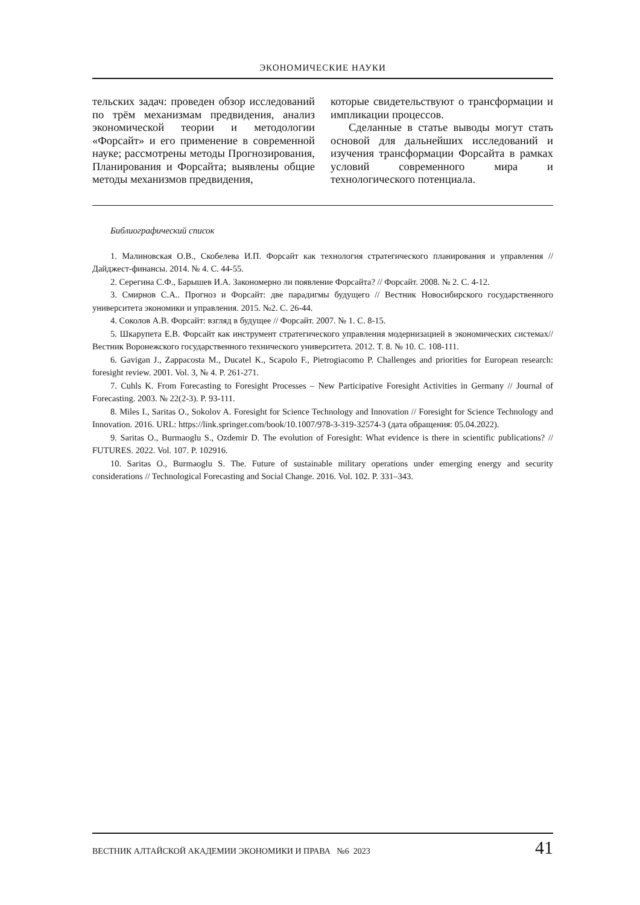ЭКОНОМИЧЕСКИЕ НАУКИ
тельских задач: проведен обзор исследований по трём механизмам предвидения, анализ экономической теории и методологии «Форсайт» и его применение в современной науке; рассмотрены методы Прогнозирования, Планирования и Форсайта; выявлены общие методы механизмов предвидения,
которые свидетельствуют о трансформации и импликации процессов.
Сделанные в статье выводы могут стать основой для дальнейших исследований и изучения трансформации Форсайта в рамках условий современного мира и технологического потенциала.
Библиографический список
1. Малиновская О.В., Скобелева И.П. Форсайт как технология стратегического планирования и управления // Дайджест-финансы. 2014. № 4. С. 44-55.
2. Серегина С.Ф., Барышев И.А. Закономерно ли появление Форсайта? // Форсайт. 2008. № 2. С. 4-12.
3. Смирнов С.А.. Прогноз и Форсайт: две парадигмы будущего // Вестник Новосибирского государственного университета экономики и управления. 2015. №2. С. 26-44.
4. Соколов А.В. Форсайт: взгляд в будущее // Форсайт. 2007. № 1. С. 8-15.
5. Шкарупета Е.В. Форсайт как инструмент стратегического управления модернизацией в экономических системах// Вестник Воронежского государственного технического университета. 2012. Т. 8. № 10. С. 108-111.
6. Gavigan J., Zappacosta M., Ducatel K., Scapolo F., Pietrogiacomo P. Challenges and priorities for European research: foresight review. 2001. Vol. 3, № 4. P. 261-271.
7. Cuhls K. From Forecasting to Foresight Processes – New Participative Foresight Activities in Germany // Journal of Forecasting. 2003. № 22(2-3). P. 93-111.
8. Miles I., Saritas O., Sokolov A. Foresight for Science Technology and Innovation // Foresight for Science Technology and Innovation. 2016. URL: https://link.springer.com/book/10.1007/978-3-319-32574-3 (дата обращения: 05.04.2022).
9. Saritas O., Burmaoglu S., Ozdemir D. The evolution of Foresight: What evidence is there in scientific publications? // FUTURES. 2022. Vol. 107. P. 102916.
10. Saritas O., Burmaoglu S. The. Future of sustainable military operations under emerging energy and security considerations // Technological Forecasting and Social Change. 2016. Vol. 102. P. 331–343.
ВЕСТНИК АЛТАЙСКОЙ АКАДЕМИИ ЭКОНОМИКИ И ПРАВА №6 2023 41